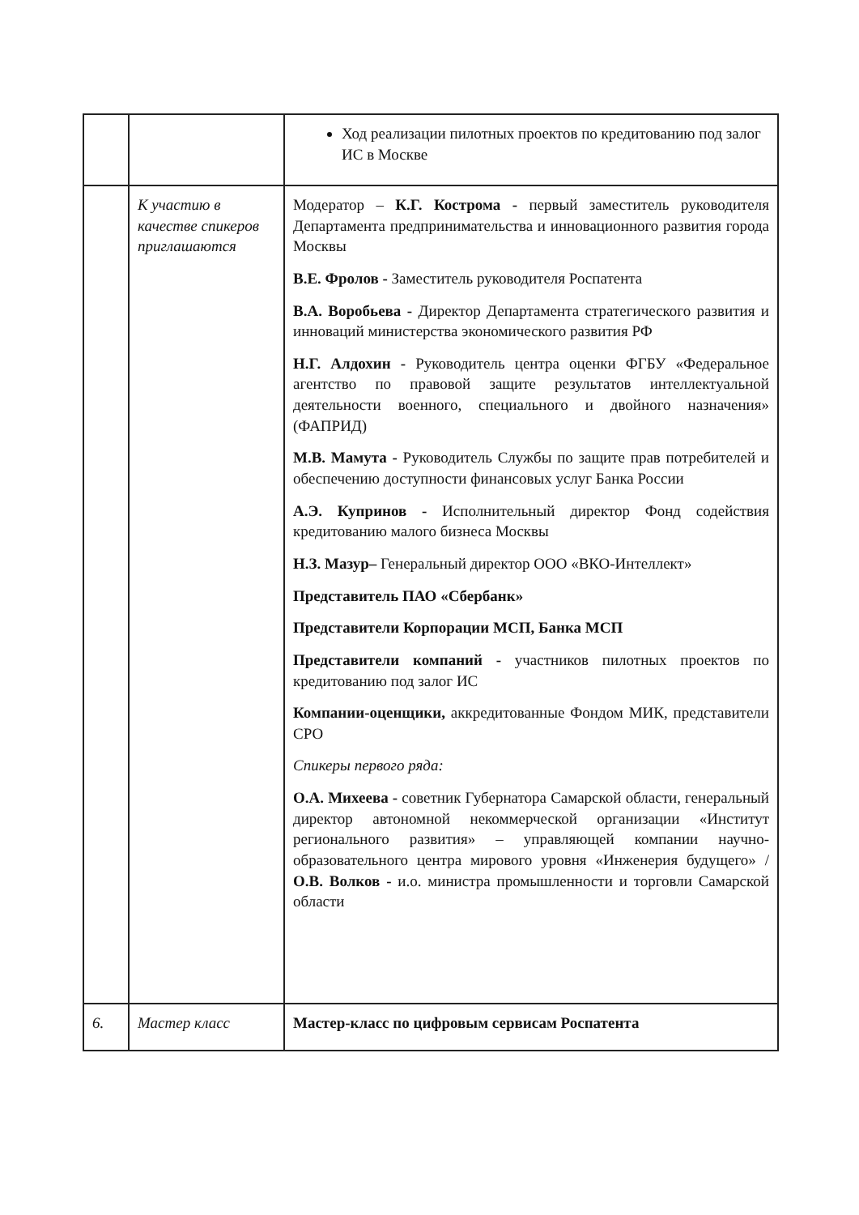| | | Ход реализации пилотных проектов по кредитованию под залог ИС в Москве |
| | К участию в качестве спикеров приглашаются | Модератор – К.Г. Кострома - первый заместитель руководителя Департамента предпринимательства и инновационного развития города Москвы В.Е. Фролов - Заместитель руководителя Роспатента В.А. Воробьева - Директор Департамента стратегического развития и инноваций министерства экономического развития РФ Н.Г. Алдохин - Руководитель центра оценки ФГБУ «Федеральное агентство по правовой защите результатов интеллектуальной деятельности военного, специального и двойного назначения» (ФАПРИД) М.В. Мамута - Руководитель Службы по защите прав потребителей и обеспечению доступности финансовых услуг Банка России А.Э. Купринов - Исполнительный директор Фонд содействия кредитованию малого бизнеса Москвы Н.З. Мазур– Генеральный директор ООО «ВКО-Интеллект» Представитель ПАО «Сбербанк» Представители Корпорации МСП, Банка МСП Представители компаний - участников пилотных проектов по кредитованию под залог ИС Компании-оценщики, аккредитованные Фондом МИК, представители СРО Спикеры первого ряда: О.А. Михеева - советник Губернатора Самарской области, генеральный директор автономной некоммерческой организации «Институт регионального развития» – управляющей компании научно-образовательного центра мирового уровня «Инженерия будущего» / О.В. Волков - и.о. министра промышленности и торговли Самарской области |
| 6. | Мастер класс | Мастер-класс по цифровым сервисам Роспатента |